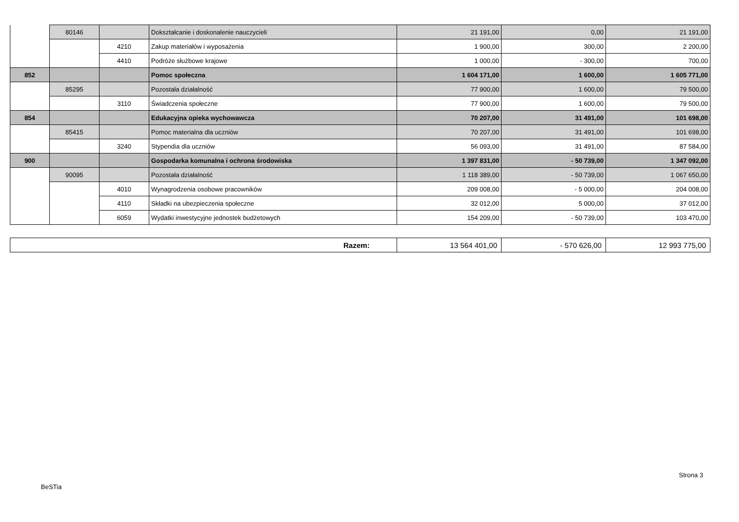| | 80146 | | Dokształcanie i doskonalenie nauczycieli | 21 191,00 | 0,00 | 21 191,00 |
| | | 4210 | Zakup materiałów i wyposażenia | 1 900,00 | 300,00 | 2 200,00 |
| | | 4410 | Podróże służbowe krajowe | 1 000,00 | - 300,00 | 700,00 |
| 852 | | | Pomoc społeczna | 1 604 171,00 | 1 600,00 | 1 605 771,00 |
| | 85295 | | Pozostała działalność | 77 900,00 | 1 600,00 | 79 500,00 |
| | | 3110 | Świadczenia społeczne | 77 900,00 | 1 600,00 | 79 500,00 |
| 854 | | | Edukacyjna opieka wychowawcza | 70 207,00 | 31 491,00 | 101 698,00 |
| | 85415 | | Pomoc materialna dla uczniów | 70 207,00 | 31 491,00 | 101 698,00 |
| | | 3240 | Stypendia dla uczniów | 56 093,00 | 31 491,00 | 87 584,00 |
| 900 | | | Gospodarka komunalna i ochrona środowiska | 1 397 831,00 | - 50 739,00 | 1 347 092,00 |
| | 90095 | | Pozostała działalność | 1 118 389,00 | - 50 739,00 | 1 067 650,00 |
| | | 4010 | Wynagrodzenia osobowe pracowników | 209 008,00 | - 5 000,00 | 204 008,00 |
| | | 4110 | Składki na ubezpieczenia społeczne | 32 012,00 | 5 000,00 | 37 012,00 |
| | | 6059 | Wydatki inwestycyjne jednostek budżetowych | 154 209,00 | - 50 739,00 | 103 470,00 |
| Razem: | 13 564 401,00 | - 570 626,00 | 12 993 775,00 |
Strona 3
BeSTia